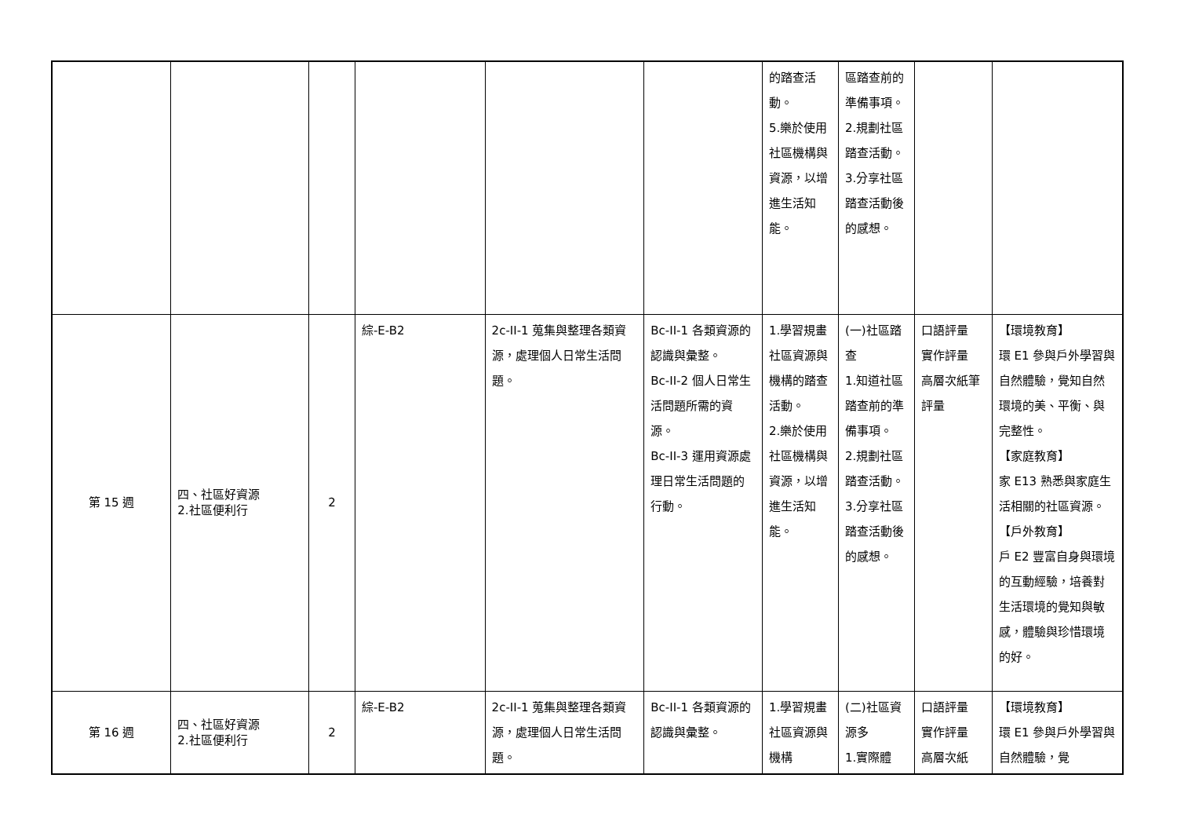| | | | | | | 的踏查活動。 5.樂於使用社區機構與資源，以增進生活知能。 | 區踏查前的準備事項。 2.規劃社區踏查活動。 3.分享社區踏查活動後的感想。 | | |
| 第 15 週 | 四、社區好資源 2.社區便利行 | 2 | 綜-E-B2 | 2c-II-1 蒐集與整理各類資源，處理個人日常生活問題。 | Bc-II-1 各類資源的認識與彙整。 Bc-II-2 個人日常生活問題所需的資源。 Bc-II-3 運用資源處理日常生活問題的行動。 | 1.學習規畫社區資源與機構的踏查活動。 2.樂於使用社區機構與資源，以增進生活知能。 | (一)社區踏查 1.知道社區踏查前的準備事項。 2.規劃社區踏查活動。 3.分享社區踏查活動後的感想。 | 口語評量 實作評量 高層次紙筆評量 | 【環境教育】 環 E1 參與戶外學習與自然體驗，覺知自然環境的美、平衡、與完整性。 【家庭教育】 家 E13 熟悉與家庭生活相關的社區資源。 【戶外教育】 戶 E2 豐富自身與環境的互動經驗，培養對生活環境的覺知與敏感，體驗與珍惜環境的好。 |
| 第 16 週 | 四、社區好資源 2.社區便利行 | 2 | 綜-E-B2 | 2c-II-1 蒐集與整理各類資源，處理個人日常生活問題。 | Bc-II-1 各類資源的認識與彙整。 | 1.學習規畫社區資源與機構 | (二)社區資源多 1.實際體 | 口語評量 實作評量 高層次紙 | 【環境教育】 環 E1 參與戶外學習與自然體驗，覺 |